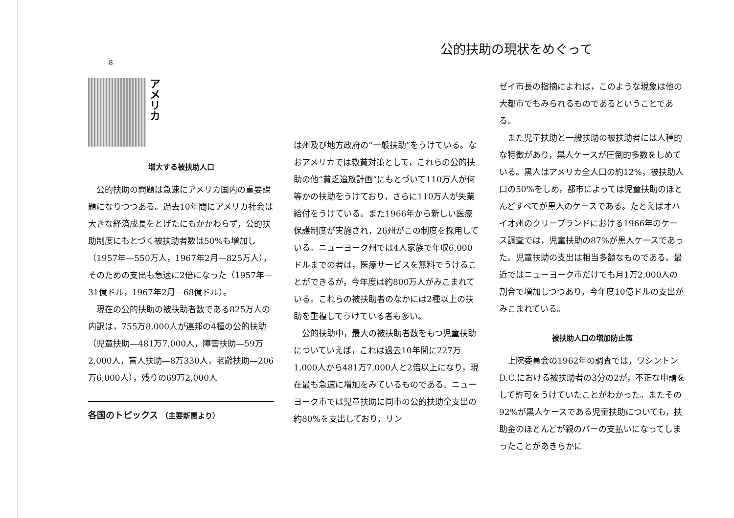8
アメリカ
増大する被扶助人口
公的扶助の問題は急速にアメリカ国内の重要課題になりつつある。過去10年間にアメリカ社会は大きな経済成長をとげたにもかかわらず，公的扶助制度にもとづく被扶助者数は50%も増加し（1957年—550万人，1967年2月—825万人），そのための支出も急速に2倍になった（1957年—31億ドル，1967年2月—68億ドル）。
現在の公的扶助の被扶助者数である825万人の内訳は，755万8,000人が連邦の4種の公的扶助（児童扶助—481万7,000人，障害扶助—59万2,000人，盲人扶助—8万330人，老齢扶助—206万6,000人），残りの69万2,000人
各国のトピックス （主要新聞より）
公的扶助の現状をめぐって
は州及び地方政府の“一般扶助”をうけている。なおアメリカでは救貧対策として，これらの公的扶助の他“貧乏追放計画”にもとづいて110万人が何等かの扶助をうけており，さらに110万人が失業給付をうけている。また1966年から新しい医療保護制度が実施され，26州がこの制度を採用している。ニューヨーク州では4人家族で年収6,000ドルまでの者は，医療サービスを無料でうけることができるが，今年度は約800万人がみこまれている。これらの被扶助者のなかには2種以上の扶助を重複してうけている者も多い。
公的扶助中，最大の被扶助者数をもつ児童扶助についていえば，これは過去10年間に227万1,000人から481万7,000人と2倍以上になり，現在最も急速に増加をみているものである。ニューヨーク市では児童扶助に同市の公的扶助全支出の約80%を支出しており，リン
ゼイ市長の指摘によれば，このような現象は他の大都市でもみられるものであるということである。
また児童扶助と一般扶助の被扶助者には人種的な特徴があり，黒人ケースが圧倒的多数をしめている。黒人はアメリカ全人口の約12%，被扶助人口の50%をしめ，都市によっては児童扶助のほとんどすべてが黒人のケースである。たとえばオハイオ州のクリーブランドにおける1966年のケース調査では，児童扶助の87%が黒人ケースであった。児童扶助の支出は相当多額なものである。最近ではニューヨーク市だけでも月1万2,000人の割合で増加しつつあり，今年度10億ドルの支出がみこまれている。
被扶助人口の増加防止策
上院委員会の1962年の調査では，ワシントンD.C.における被扶助者の3分の2が，不正な申請をして許可をうけていたことがわかった。またその92%が黒人ケースである児童扶助についても，扶助金のほとんどが親のバーの支払いになってしまったことがあきらかに